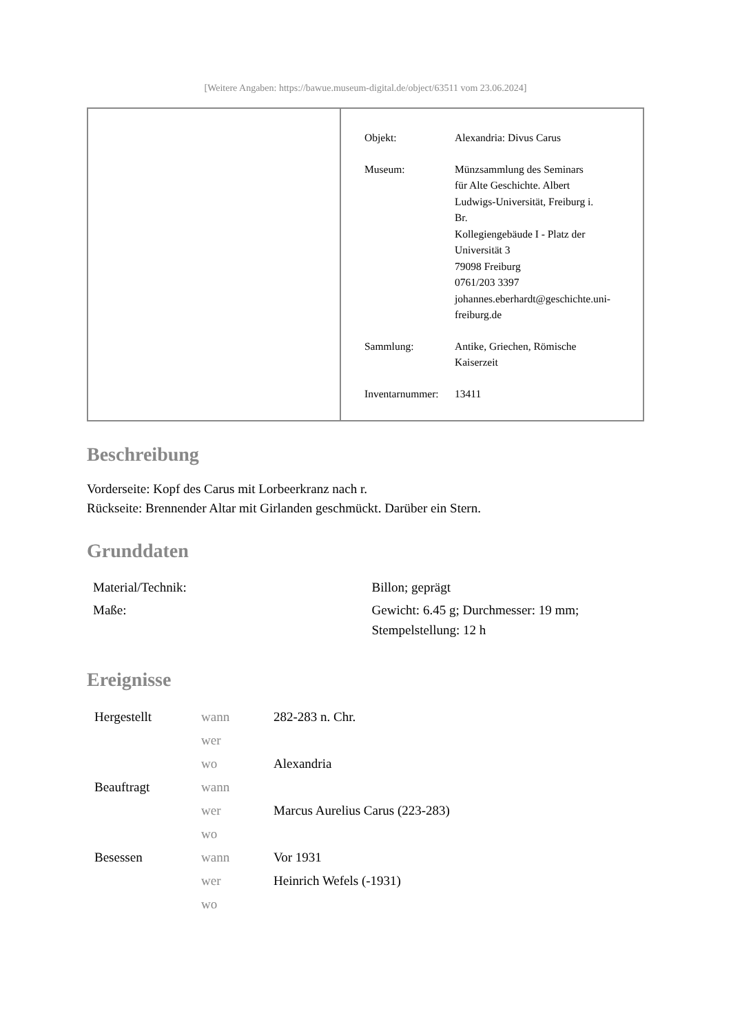[Weitere Angaben: https://bawue.museum-digital.de/object/63511 vom 23.06.2024]
| Objekt: | Alexandria: Divus Carus |
| Museum: | Münzsammlung des Seminars für Alte Geschichte. Albert Ludwigs-Universität, Freiburg i. Br. Kollegiengebäude I - Platz der Universität 3 79098 Freiburg 0761/203 3397 johannes.eberhardt@geschichte.uni- freiburg.de |
| Sammlung: | Antike, Griechen, Römische Kaiserzeit |
| Inventarnummer: | 13411 |
Beschreibung
Vorderseite: Kopf des Carus mit Lorbeerkranz nach r.
Rückseite: Brennender Altar mit Girlanden geschmückt. Darüber ein Stern.
Grunddaten
| Material/Technik: | Billon; geprägt |
| Maße: | Gewicht: 6.45 g; Durchmesser: 19 mm; Stempelstellung: 12 h |
Ereignisse
| Hergestellt | wann | 282-283 n. Chr. |
| | wer | |
| | wo | Alexandria |
| Beauftragt | wann | |
| | wer | Marcus Aurelius Carus (223-283) |
| | wo | |
| Besessen | wann | Vor 1931 |
| | wer | Heinrich Wefels (-1931) |
| | wo | |